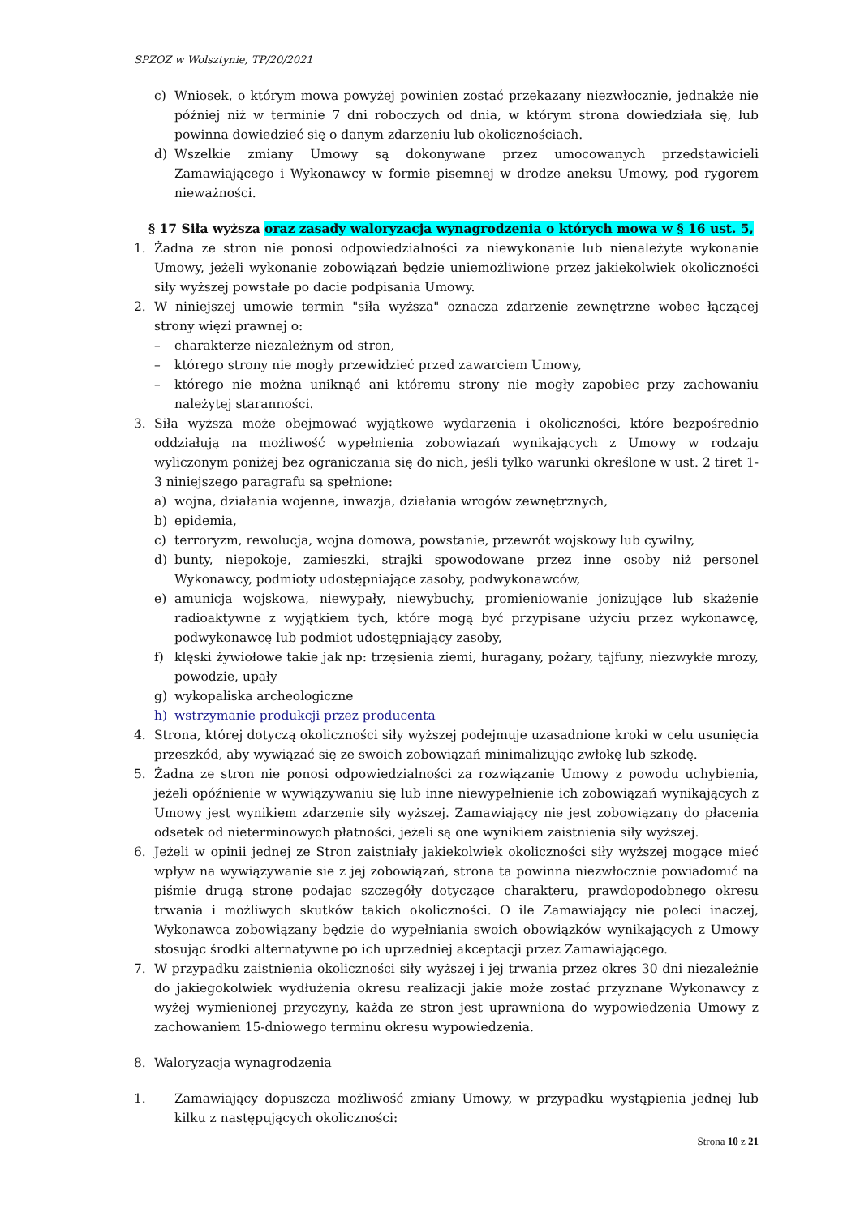SPZOZ w Wolsztynie, TP/20/2021
c) Wniosek, o którym mowa powyżej powinien zostać przekazany niezwłocznie, jednakże nie później niż w terminie 7 dni roboczych od dnia, w którym strona dowiedziała się, lub powinna dowiedzieć się o danym zdarzeniu lub okolicznościach.
d) Wszelkie zmiany Umowy są dokonywane przez umocowanych przedstawicieli Zamawiającego i Wykonawcy w formie pisemnej w drodze aneksu Umowy, pod rygorem nieważności.
§ 17 Siła wyższa oraz zasady waloryzacja wynagrodzenia o których mowa w § 16 ust. 5,
1. Żadna ze stron nie ponosi odpowiedzialności za niewykonanie lub nienależyte wykonanie Umowy, jeżeli wykonanie zobowiązań będzie uniemożliwione przez jakiekolwiek okoliczności siły wyższej powstałe po dacie podpisania Umowy.
2. W niniejszej umowie termin "siła wyższa" oznacza zdarzenie zewnętrzne wobec łączącej strony więzi prawnej o:
– charakterze niezależnym od stron,
– którego strony nie mogły przewidzieć przed zawarciem Umowy,
– którego nie można uniknąć ani któremu strony nie mogły zapobiec przy zachowaniu należytej staranności.
3. Siła wyższa może obejmować wyjątkowe wydarzenia i okoliczności, które bezpośrednio oddziałują na możliwość wypełnienia zobowiązań wynikających z Umowy w rodzaju wyliczonym poniżej bez ograniczania się do nich, jeśli tylko warunki określone w ust. 2 tiret 1-3 niniejszego paragrafu są spełnione:
a) wojna, działania wojenne, inwazja, działania wrogów zewnętrznych,
b) epidemia,
c) terroryzm, rewolucja, wojna domowa, powstanie, przewrót wojskowy lub cywilny,
d) bunty, niepokoje, zamieszki, strajki spowodowane przez inne osoby niż personel Wykonawcy, podmioty udostępniające zasoby, podwykonawców,
e) amunicja wojskowa, niewypały, niewybuchy, promieniowanie jonizujące lub skażenie radioaktywne z wyjątkiem tych, które mogą być przypisane użyciu przez wykonawcę, podwykonawcę lub podmiot udostępniający zasoby,
f) klęski żywiołowe takie jak np: trzęsienia ziemi, huragany, pożary, tajfuny, niezwykłe mrozy, powodzie, upały
g) wykopaliska archeologiczne
h) wstrzymanie produkcji przez producenta
4. Strona, której dotyczą okoliczności siły wyższej podejmuje uzasadnione kroki w celu usunięcia przeszkód, aby wywiązać się ze swoich zobowiązań minimalizując zwłokę lub szkodę.
5. Żadna ze stron nie ponosi odpowiedzialności za rozwiązanie Umowy z powodu uchybienia, jeżeli opóźnienie w wywiązywaniu się lub inne niewypełnienie ich zobowiązań wynikających z Umowy jest wynikiem zdarzenie siły wyższej. Zamawiający nie jest zobowiązany do płacenia odsetek od nieterminowych płatności, jeżeli są one wynikiem zaistnienia siły wyższej.
6. Jeżeli w opinii jednej ze Stron zaistniały jakiekolwiek okoliczności siły wyższej mogące mieć wpływ na wywiązywanie sie z jej zobowiązań, strona ta powinna niezwłocznie powiadomić na piśmie drugą stronę podając szczegóły dotyczące charakteru, prawdopodobnego okresu trwania i możliwych skutków takich okoliczności. O ile Zamawiający nie poleci inaczej, Wykonawca zobowiązany będzie do wypełniania swoich obowiązków wynikających z Umowy stosując środki alternatywne po ich uprzedniej akceptacji przez Zamawiającego.
7. W przypadku zaistnienia okoliczności siły wyższej i jej trwania przez okres 30 dni niezależnie do jakiegokolwiek wydłużenia okresu realizacji jakie może zostać przyznane Wykonawcy z wyżej wymienionej przyczyny, każda ze stron jest uprawniona do wypowiedzenia Umowy z zachowaniem 15-dniowego terminu okresu wypowiedzenia.
8. Waloryzacja wynagrodzenia
1. Zamawiający dopuszcza możliwość zmiany Umowy, w przypadku wystąpienia jednej lub kilku z następujących okoliczności:
Strona 10 z 21